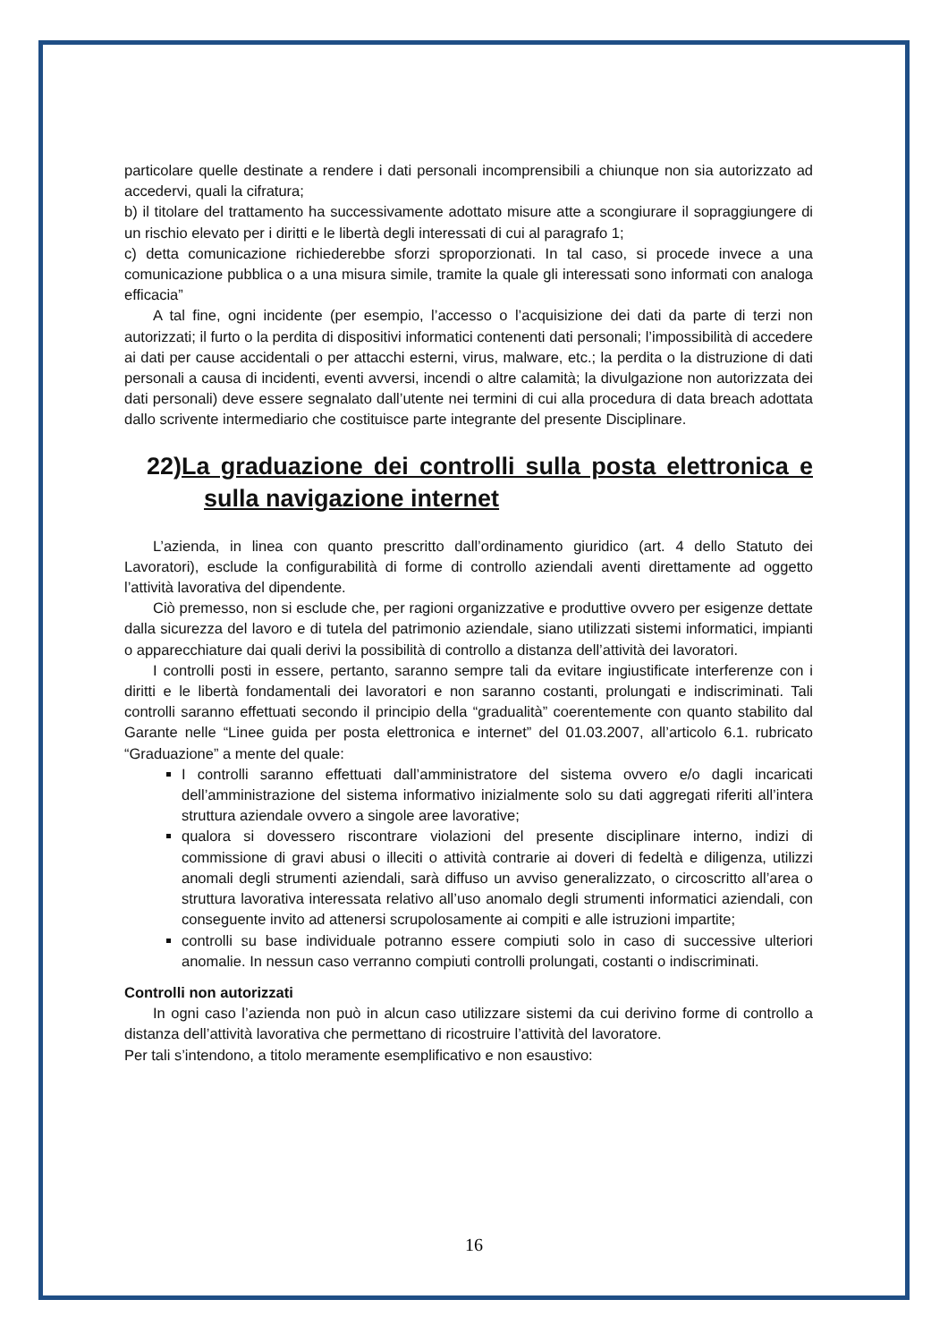particolare quelle destinate a rendere i dati personali incomprensibili a chiunque non sia autorizzato ad accedervi, quali la cifratura;
b) il titolare del trattamento ha successivamente adottato misure atte a scongiurare il sopraggiungere di un rischio elevato per i diritti e le libertà degli interessati di cui al paragrafo 1;
c) detta comunicazione richiederebbe sforzi sproporzionati. In tal caso, si procede invece a una comunicazione pubblica o a una misura simile, tramite la quale gli interessati sono informati con analoga efficacia”
A tal fine, ogni incidente (per esempio, l’accesso o l’acquisizione dei dati da parte di terzi non autorizzati; il furto o la perdita di dispositivi informatici contenenti dati personali; l’impossibilità di accedere ai dati per cause accidentali o per attacchi esterni, virus, malware, etc.; la perdita o la distruzione di dati personali a causa di incidenti, eventi avversi, incendi o altre calamità; la divulgazione non autorizzata dei dati personali) deve essere segnalato dall’utente nei termini di cui alla procedura di data breach adottata dallo scrivente intermediario che costituisce parte integrante del presente Disciplinare.
22)La graduazione dei controlli sulla posta elettronica e sulla navigazione internet
L’azienda, in linea con quanto prescritto dall’ordinamento giuridico (art. 4 dello Statuto dei Lavoratori), esclude la configurabilità di forme di controllo aziendali aventi direttamente ad oggetto l’attività lavorativa del dipendente.
Ciò premesso, non si esclude che, per ragioni organizzative e produttive ovvero per esigenze dettate dalla sicurezza del lavoro e di tutela del patrimonio aziendale, siano utilizzati sistemi informatici, impianti o apparecchiature dai quali derivi la possibilità di controllo a distanza dell’attività dei lavoratori.
I controlli posti in essere, pertanto, saranno sempre tali da evitare ingiustificate interferenze con i diritti e le libertà fondamentali dei lavoratori e non saranno costanti, prolungati e indiscriminati. Tali controlli saranno effettuati secondo il principio della “gradualità” coerentemente con quanto stabilito dal Garante nelle “Linee guida per posta elettronica e internet” del 01.03.2007, all’articolo 6.1. rubricato “Graduazione” a mente del quale:
I controlli saranno effettuati dall’amministratore del sistema ovvero e/o dagli incaricati dell’amministrazione del sistema informativo inizialmente solo su dati aggregati riferiti all’intera struttura aziendale ovvero a singole aree lavorative;
qualora si dovessero riscontrare violazioni del presente disciplinare interno, indizi di commissione di gravi abusi o illeciti o attività contrarie ai doveri di fedeltà e diligenza, utilizzi anomali degli strumenti aziendali, sarà diffuso un avviso generalizzato, o circoscritto all’area o struttura lavorativa interessata relativo all’uso anomalo degli strumenti informatici aziendali, con conseguente invito ad attenersi scrupolosamente ai compiti e alle istruzioni impartite;
controlli su base individuale potranno essere compiuti solo in caso di successive ulteriori anomalie. In nessun caso verranno compiuti controlli prolungati, costanti o indiscriminati.
Controlli non autorizzati
In ogni caso l’azienda non può in alcun caso utilizzare sistemi da cui derivino forme di controllo a distanza dell’attività lavorativa che permettano di ricostruire l’attività del lavoratore.
Per tali s’intendono, a titolo meramente esemplificativo e non esaustivo:
16